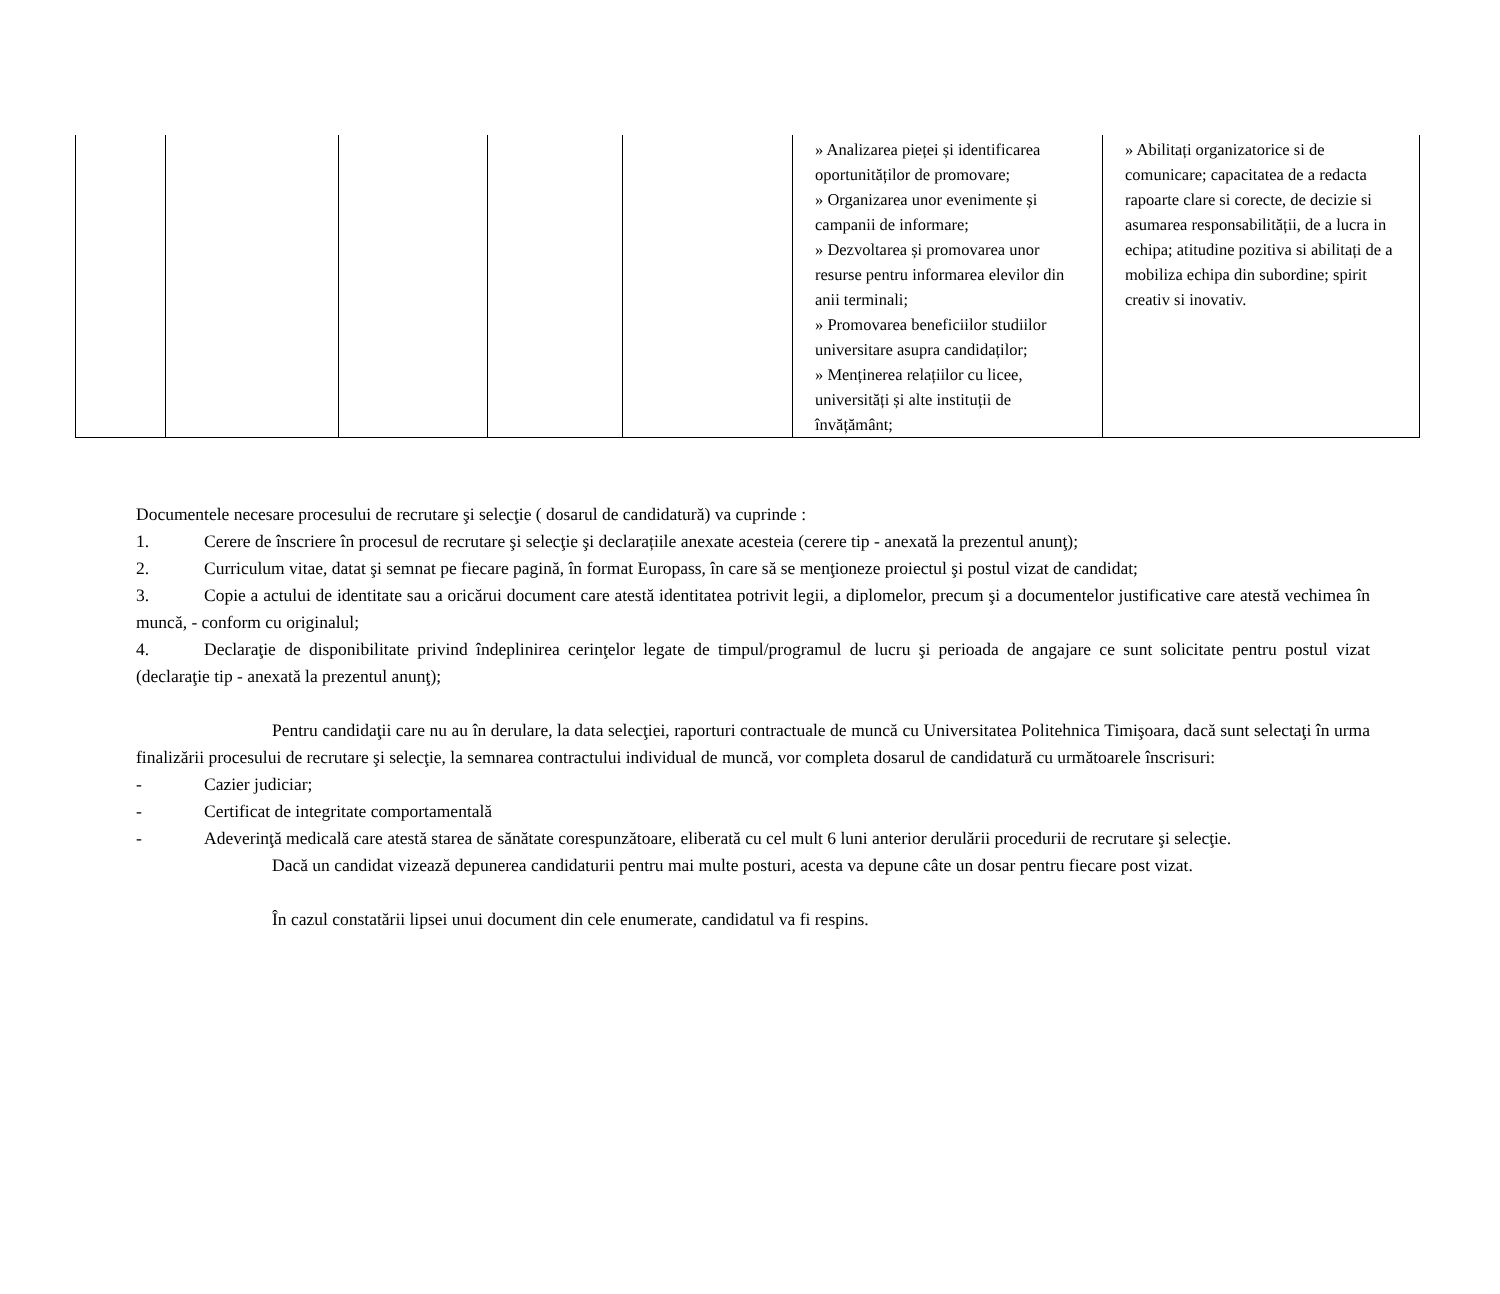| | | | | | » Analizarea pieței și identificarea oportunităților de promovare; » Organizarea unor evenimente și campanii de informare; » Dezvoltarea și promovarea unor resurse pentru informarea elevilor din anii terminali; » Promovarea beneficiilor studiilor universitare asupra candidaților; » Menținerea relațiilor cu licee, universități și alte instituții de învățământ; | » Abilitați organizatorice si de comunicare; capacitatea de a redacta rapoarte clare si corecte, de decizie si asumarea responsabilității, de a lucra in echipa; atitudine pozitiva si abilitați de a mobiliza echipa din subordine; spirit creativ si inovativ. |
Documentele necesare procesului de recrutare şi selecţie ( dosarul de candidatură) va cuprinde :
1. Cerere de înscriere în procesul de recrutare şi selecţie şi declarațiile anexate acesteia (cerere tip - anexată la prezentul anunţ);
2. Curriculum vitae, datat şi semnat pe fiecare pagină, în format Europass, în care să se menţioneze proiectul şi postul vizat de candidat;
3. Copie a actului de identitate sau a oricărui document care atestă identitatea potrivit legii, a diplomelor, precum şi a documentelor justificative care atestă vechimea în muncă, - conform cu originalul;
4. Declaraţie de disponibilitate privind îndeplinirea cerinţelor legate de timpul/programul de lucru şi perioada de angajare ce sunt solicitate pentru postul vizat (declaraţie tip - anexată la prezentul anunţ);
Pentru candidaţii care nu au în derulare, la data selecţiei, raporturi contractuale de muncă cu Universitatea Politehnica Timişoara, dacă sunt selectaţi în urma finalizării procesului de recrutare şi selecţie, la semnarea contractului individual de muncă, vor completa dosarul de candidatură cu următoarele înscrisuri:
- Cazier judiciar;
- Certificat de integritate comportamentală
- Adeverinţă medicală care atestă starea de sănătate corespunzătoare, eliberată cu cel mult 6 luni anterior derulării procedurii de recrutare şi selecţie.
Dacă un candidat vizează depunerea candidaturii pentru mai multe posturi, acesta va depune câte un dosar pentru fiecare post vizat.
În cazul constatării lipsei unui document din cele enumerate, candidatul va fi respins.